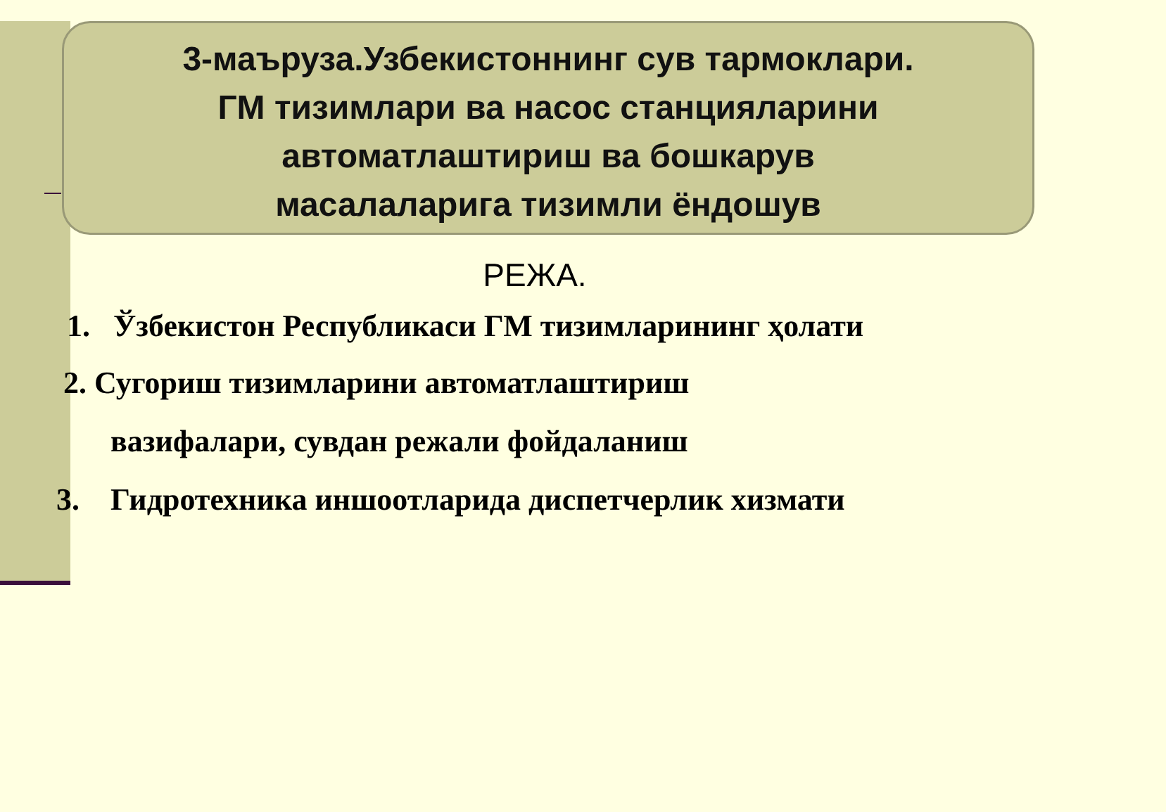3-маъруза.Узбекистоннинг сув тармоклари.
ГМ тизимлари ва насос станцияларини
автоматлаштириш ва бошкарув
масалаларига тизимли ёндошув
РЕЖА.
1. Ўзбекистон Республикаси ГМ тизимларининг ҳолати
2. Сугориш тизимларини автоматлаштириш
вазифалари, сувдан режали фойдаланиш
3. Гидротехника иншоотларида диспетчерлик хизмати